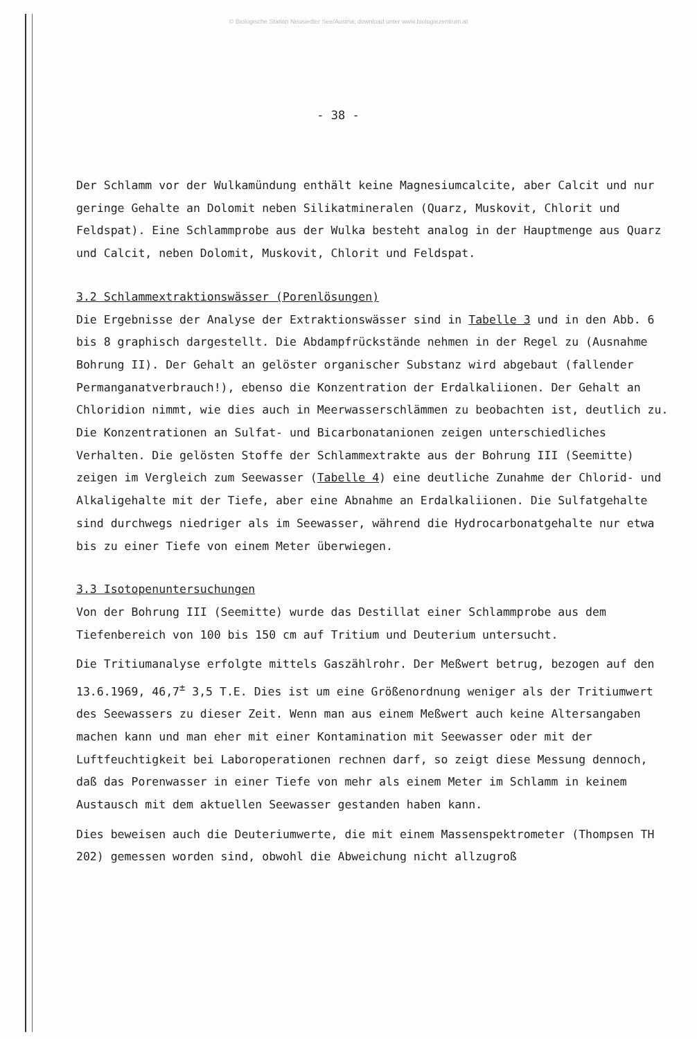© Biologische Station Neusiedler See/Austria; download unter www.biologiezentrum.at
- 38 -
Der Schlamm vor der Wulkamündung enthält keine Magnesiumcalcite, aber Calcit und nur geringe Gehalte an Dolomit neben Silikatmineralen (Quarz, Muskovit, Chlorit und Feldspat). Eine Schlammprobe aus der Wulka besteht analog in der Hauptmenge aus Quarz und Calcit, neben Dolomit, Muskovit, Chlorit und Feldspat.
3.2 Schlammextraktionswässer (Porenlösungen)
Die Ergebnisse der Analyse der Extraktionswässer sind in Tabelle 3 und in den Abb. 6 bis 8 graphisch dargestellt. Die Abdampfrückstände nehmen in der Regel zu (Ausnahme Bohrung II). Der Gehalt an gelöster organischer Substanz wird abgebaut (fallender Permanganatverbrauch!), ebenso die Konzentration der Erdalkaliionen. Der Gehalt an Chloridion nimmt, wie dies auch in Meerwasserschlämmen zu beobachten ist, deutlich zu. Die Konzentrationen an Sulfat- und Bicarbonatanionen zeigen unterschiedliches Verhalten. Die gelösten Stoffe der Schlammextrakte aus der Bohrung III (Seemitte) zeigen im Vergleich zum Seewasser (Tabelle 4) eine deutliche Zunahme der Chlorid- und Alkaligehalte mit der Tiefe, aber eine Abnahme an Erdalkaliionen. Die Sulfatgehalte sind durchwegs niedriger als im Seewasser, während die Hydrocarbonatgehalte nur etwa bis zu einer Tiefe von einem Meter überwiegen.
3.3 Isotopenuntersuchungen
Von der Bohrung III (Seemitte) wurde das Destillat einer Schlammprobe aus dem Tiefenbereich von 100 bis 150 cm auf Tritium und Deuterium untersucht.
Die Tritiumanalyse erfolgte mittels Gaszählrohr. Der Meßwert betrug, bezogen auf den 13.6.1969, 46,7<sup>±</sup> 3,5 T.E. Dies ist um eine Größenordnung weniger als der Tritiumwert des Seewassers zu dieser Zeit. Wenn man aus einem Meßwert auch keine Altersangaben machen kann und man eher mit einer Kontamination mit Seewasser oder mit der Luftfeuchtigkeit bei Laboroperationen rechnen darf, so zeigt diese Messung dennoch, daß das Porenwasser in einer Tiefe von mehr als einem Meter im Schlamm in keinem Austausch mit dem aktuellen Seewasser gestanden haben kann.
Dies beweisen auch die Deuteriumwerte, die mit einem Massenspektrometer (Thompsen TH 202) gemessen worden sind, obwohl die Abweichung nicht allzugroß